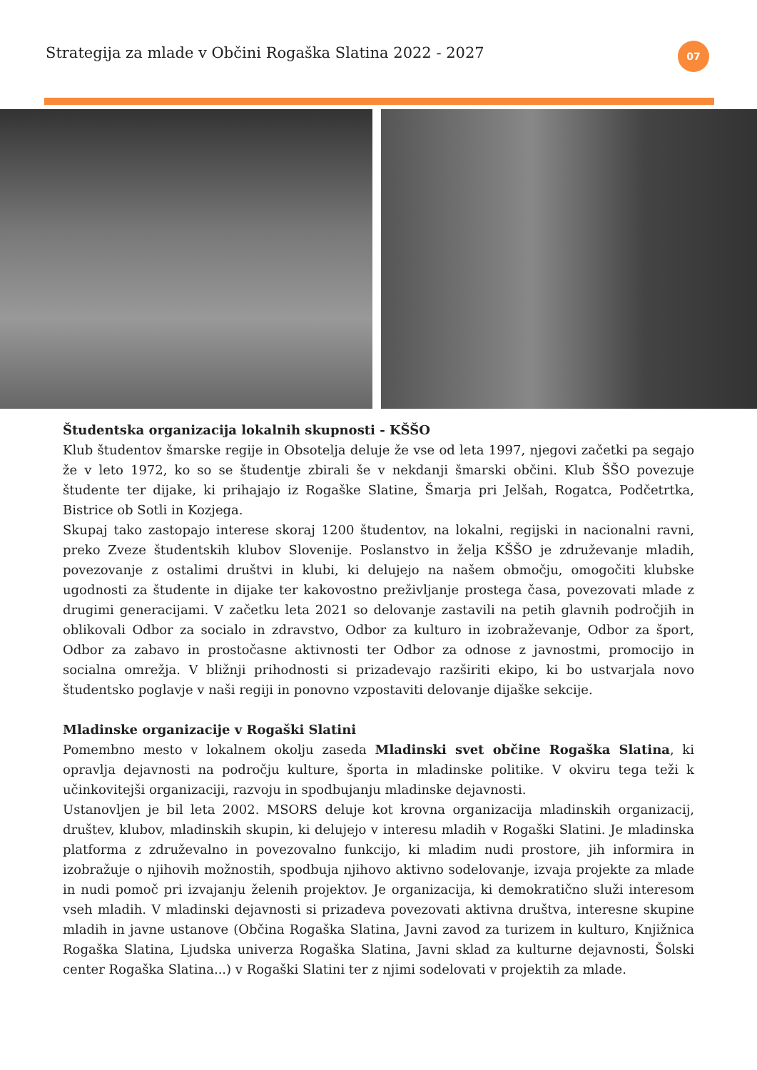Strategija za mlade v Občini Rogaška Slatina 2022 - 2027
07
Študentska organizacija lokalnih skupnosti - KŠŠO
Klub študentov šmarske regije in Obsotelja deluje že vse od leta 1997, njegovi začetki pa segajo že v leto 1972, ko so se študentje zbirali še v nekdanji šmarski občini. Klub ŠŠO povezuje študente ter dijake, ki prihajajo iz Rogaške Slatine, Šmarja pri Jelšah, Rogatca, Podčetrtka, Bistrice ob Sotli in Kozjega.
Skupaj tako zastopajo interese skoraj 1200 študentov, na lokalni, regijski in nacionalni ravni, preko Zveze študentskih klubov Slovenije. Poslanstvo in želja KŠŠO je združevanje mladih, povezovanje z ostalimi društvi in klubi, ki delujejo na našem območju, omogočiti klubske ugodnosti za študente in dijake ter kakovostno preživljanje prostega časa, povezovati mlade z drugimi generacijami. V začetku leta 2021 so delovanje zastavili na petih glavnih področjih in oblikovali Odbor za socialo in zdravstvo, Odbor za kulturo in izobraževanje, Odbor za šport, Odbor za zabavo in prostočasne aktivnosti ter Odbor za odnose z javnostmi, promocijo in socialna omrežja. V bližnji prihodnosti si prizadevajo razširiti ekipo, ki bo ustvarjala novo študentsko poglavje v naši regiji in ponovno vzpostaviti delovanje dijaške sekcije.
Mladinske organizacije v Rogaški Slatini
Pomembno mesto v lokalnem okolju zaseda Mladinski svet občine Rogaška Slatina, ki opravlja dejavnosti na področju kulture, športa in mladinske politike. V okviru tega teži k učinkovitejši organizaciji, razvoju in spodbujanju mladinske dejavnosti.
Ustanovljen je bil leta 2002. MSORS deluje kot krovna organizacija mladinskih organizacij, društev, klubov, mladinskih skupin, ki delujejo v interesu mladih v Rogaški Slatini. Je mladinska platforma z združevalno in povezovalno funkcijo, ki mladim nudi prostore, jih informira in izobražuje o njihovih možnostih, spodbuja njihovo aktivno sodelovanje, izvaja projekte za mlade in nudi pomoč pri izvajanju želenih projektov. Je organizacija, ki demokratično služi interesom vseh mladih. V mladinski dejavnosti si prizadeva povezovati aktivna društva, interesne skupine mladih in javne ustanove (Občina Rogaška Slatina, Javni zavod za turizem in kulturo, Knjižnica Rogaška Slatina, Ljudska univerza Rogaška Slatina, Javni sklad za kulturne dejavnosti, Šolski center Rogaška Slatina...) v Rogaški Slatini ter z njimi sodelovati v projektih za mlade.